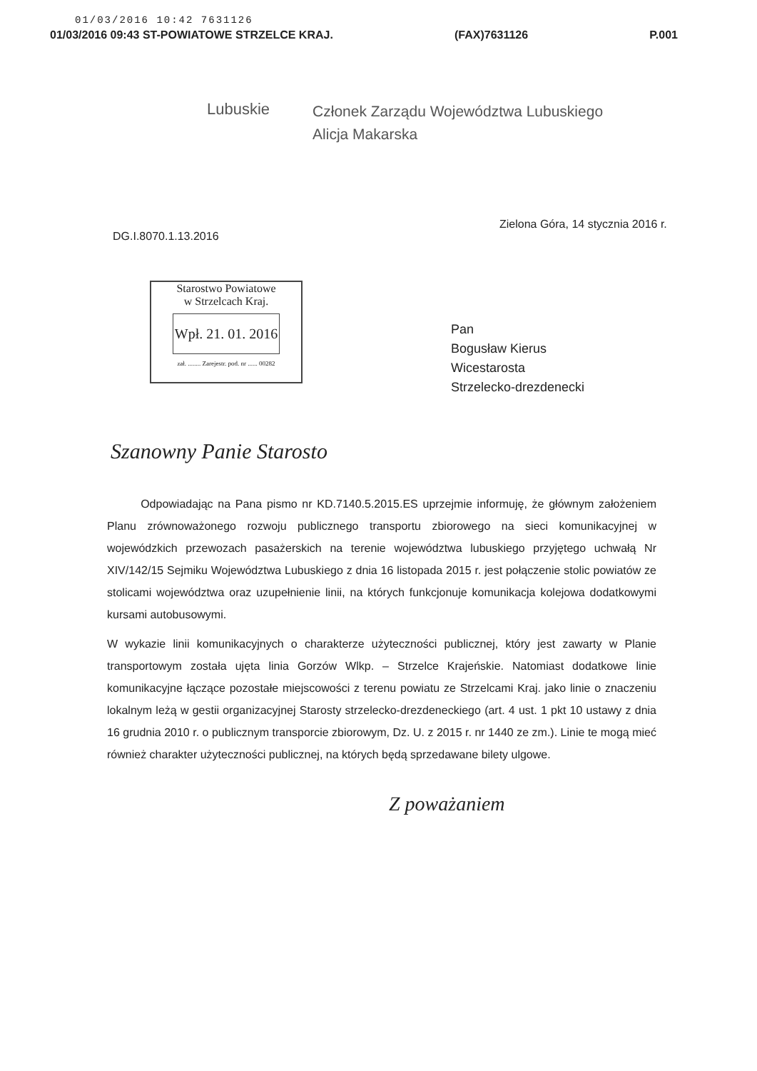01/03/2016 10:42 7631126
01/03/2016 09:43 ST-POWIATOWE STRZELCE KRAJ. (FAX)7631126 P.001
Lubuskie
Członek Zarządu Województwa Lubuskiego
Alicja Makarska
Zielona Góra, 14 stycznia 2016 r.
DG.I.8070.1.13.2016
Starostwo Powiatowe
w Strzelcach Kraj.
Wpł. 21. 01. 2016
zał. ........ Zarejestr. pod. nr ...... 00282
Pan
Bogusław Kierus
Wicestarosta
Strzelecko-drezdenecki
Szanowny Panie Starosto
Odpowiadając na Pana pismo nr KD.7140.5.2015.ES uprzejmie informuję, że głównym założeniem Planu zrównoważonego rozwoju publicznego transportu zbiorowego na sieci komunikacyjnej w wojewódzkich przewozach pasażerskich na terenie województwa lubuskiego przyjętego uchwałą Nr XIV/142/15 Sejmiku Województwa Lubuskiego z dnia 16 listopada 2015 r. jest połączenie stolic powiatów ze stolicami województwa oraz uzupełnienie linii, na których funkcjonuje komunikacja kolejowa dodatkowymi kursami autobusowymi.
W wykazie linii komunikacyjnych o charakterze użyteczności publicznej, który jest zawarty w Planie transportowym została ujęta linia Gorzów Wlkp. – Strzelce Krajeńskie. Natomiast dodatkowe linie komunikacyjne łączące pozostałe miejscowości z terenu powiatu ze Strzelcami Kraj. jako linie o znaczeniu lokalnym leżą w gestii organizacyjnej Starosty strzelecko-drezdeneckiego (art. 4 ust. 1 pkt 10 ustawy z dnia 16 grudnia 2010 r. o publicznym transporcie zbiorowym, Dz. U. z 2015 r. nr 1440 ze zm.). Linie te mogą mieć również charakter użyteczności publicznej, na których będą sprzedawane bilety ulgowe.
Z poważaniem